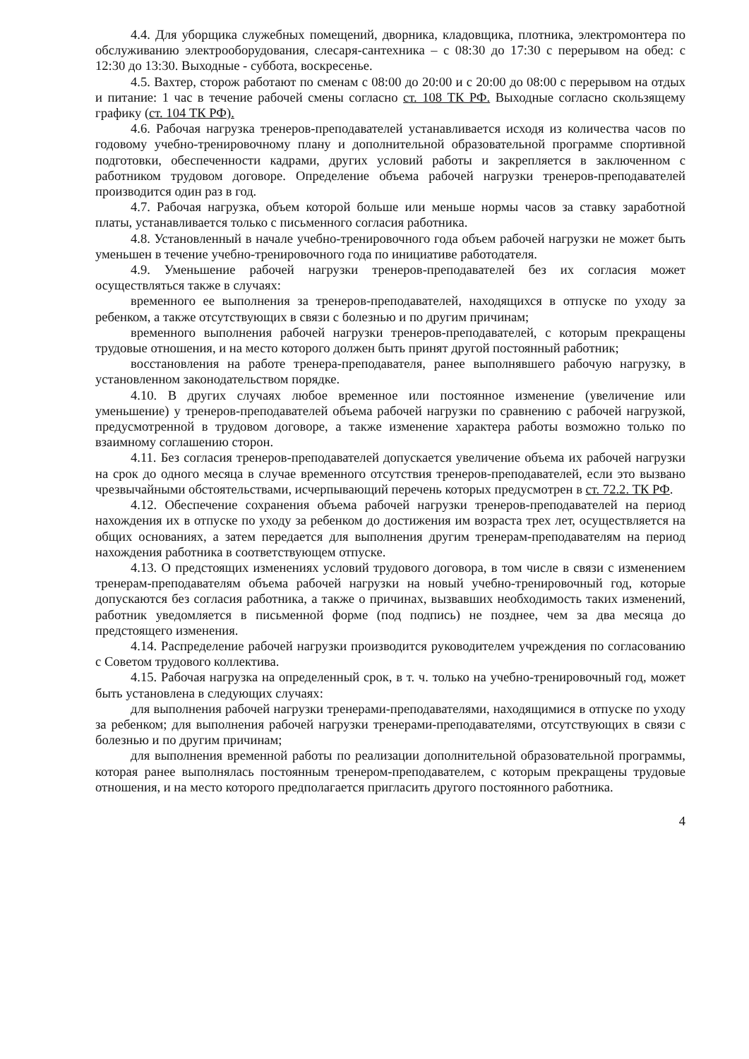4.4. Для уборщика служебных помещений, дворника, кладовщика, плотника, электромонтера по обслуживанию электрооборудования, слесаря-сантехника – с 08:30 до 17:30 с перерывом на обед: с 12:30 до 13:30. Выходные - суббота, воскресенье.
4.5. Вахтер, сторож работают по сменам с 08:00 до 20:00 и с 20:00 до 08:00 с перерывом на отдых и питание: 1 час в течение рабочей смены согласно ст. 108 ТК РФ. Выходные согласно скользящему графику (ст. 104 ТК РФ).
4.6. Рабочая нагрузка тренеров-преподавателей устанавливается исходя из количества часов по годовому учебно-тренировочному плану и дополнительной образовательной программе спортивной подготовки, обеспеченности кадрами, других условий работы и закрепляется в заключенном с работником трудовом договоре. Определение объема рабочей нагрузки тренеров-преподавателей производится один раз в год.
4.7. Рабочая нагрузка, объем которой больше или меньше нормы часов за ставку заработной платы, устанавливается только с письменного согласия работника.
4.8. Установленный в начале учебно-тренировочного года объем рабочей нагрузки не может быть уменьшен в течение учебно-тренировочного года по инициативе работодателя.
4.9. Уменьшение рабочей нагрузки тренеров-преподавателей без их согласия может осуществляться также в случаях:
временного ее выполнения за тренеров-преподавателей, находящихся в отпуске по уходу за ребенком, а также отсутствующих в связи с болезнью и по другим причинам;
временного выполнения рабочей нагрузки тренеров-преподавателей, с которым прекращены трудовые отношения, и на место которого должен быть принят другой постоянный работник;
восстановления на работе тренера-преподавателя, ранее выполнявшего рабочую нагрузку, в установленном законодательством порядке.
4.10. В других случаях любое временное или постоянное изменение (увеличение или уменьшение) у тренеров-преподавателей объема рабочей нагрузки по сравнению с рабочей нагрузкой, предусмотренной в трудовом договоре, а также изменение характера работы возможно только по взаимному соглашению сторон.
4.11. Без согласия тренеров-преподавателей допускается увеличение объема их рабочей нагрузки на срок до одного месяца в случае временного отсутствия тренеров-преподавателей, если это вызвано чрезвычайными обстоятельствами, исчерпывающий перечень которых предусмотрен в ст. 72.2. ТК РФ.
4.12. Обеспечение сохранения объема рабочей нагрузки тренеров-преподавателей на период нахождения их в отпуске по уходу за ребенком до достижения им возраста трех лет, осуществляется на общих основаниях, а затем передается для выполнения другим тренерам-преподавателям на период нахождения работника в соответствующем отпуске.
4.13. О предстоящих изменениях условий трудового договора, в том числе в связи с изменением тренерам-преподавателям объема рабочей нагрузки на новый учебно-тренировочный год, которые допускаются без согласия работника, а также о причинах, вызвавших необходимость таких изменений, работник уведомляется в письменной форме (под подпись) не позднее, чем за два месяца до предстоящего изменения.
4.14. Распределение рабочей нагрузки производится руководителем учреждения по согласованию с Советом трудового коллектива.
4.15. Рабочая нагрузка на определенный срок, в т. ч. только на учебно-тренировочный год, может быть установлена в следующих случаях:
для выполнения рабочей нагрузки тренерами-преподавателями, находящимися в отпуске по уходу за ребенком; для выполнения рабочей нагрузки тренерами-преподавателями, отсутствующих в связи с болезнью и по другим причинам;
для выполнения временной работы по реализации дополнительной образовательной программы, которая ранее выполнялась постоянным тренером-преподавателем, с которым прекращены трудовые отношения, и на место которого предполагается пригласить другого постоянного работника.
4